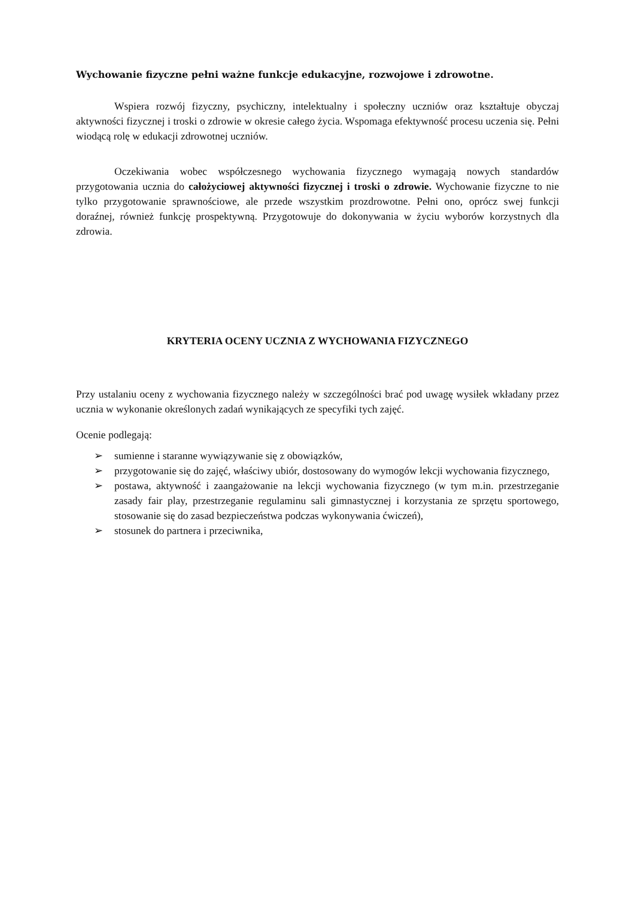Wychowanie fizyczne pełni ważne funkcje edukacyjne, rozwojowe i zdrowotne.
Wspiera rozwój fizyczny, psychiczny, intelektualny i społeczny uczniów oraz kształtuje obyczaj aktywności fizycznej i troski o zdrowie w okresie całego życia. Wspomaga efektywność procesu uczenia się. Pełni wiodącą rolę w edukacji zdrowotnej uczniów.
Oczekiwania wobec współczesnego wychowania fizycznego wymagają nowych standardów przygotowania ucznia do całożyciowej aktywności fizycznej i troski o zdrowie. Wychowanie fizyczne to nie tylko przygotowanie sprawnościowe, ale przede wszystkim prozdrowotne. Pełni ono, oprócz swej funkcji doraźnej, również funkcję prospektywną. Przygotowuje do dokonywania w życiu wyborów korzystnych dla zdrowia.
KRYTERIA OCENY UCZNIA Z WYCHOWANIA FIZYCZNEGO
Przy ustalaniu oceny z wychowania fizycznego należy w szczególności brać pod uwagę wysiłek wkładany przez ucznia w wykonanie określonych zadań wynikających ze specyfiki tych zajęć.
Ocenie podlegają:
➢ sumienne i staranne wywiązywanie się z obowiązków,
➢ przygotowanie się do zajęć, właściwy ubiór, dostosowany do wymogów lekcji wychowania fizycznego,
➢ postawa, aktywność i zaangażowanie na lekcji wychowania fizycznego (w tym m.in. przestrzeganie zasady fair play, przestrzeganie regulaminu sali gimnastycznej i korzystania ze sprzętu sportowego, stosowanie się do zasad bezpieczeństwa podczas wykonywania ćwiczeń),
➢ stosunek do partnera i przeciwnika,